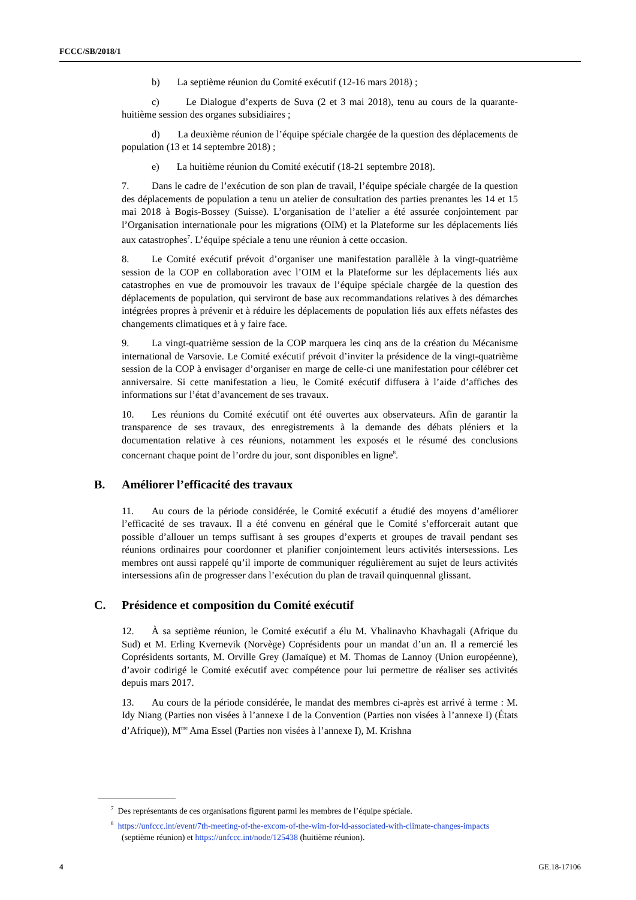FCCC/SB/2018/1
b) La septième réunion du Comité exécutif (12-16 mars 2018) ;
c) Le Dialogue d’experts de Suva (2 et 3 mai 2018), tenu au cours de la quarante-huitième session des organes subsidiaires ;
d) La deuxième réunion de l’équipe spéciale chargée de la question des déplacements de population (13 et 14 septembre 2018) ;
e) La huitième réunion du Comité exécutif (18-21 septembre 2018).
7. Dans le cadre de l’exécution de son plan de travail, l’équipe spéciale chargée de la question des déplacements de population a tenu un atelier de consultation des parties prenantes les 14 et 15 mai 2018 à Bogis-Bossey (Suisse). L’organisation de l’atelier a été assurée conjointement par l’Organisation internationale pour les migrations (OIM) et la Plateforme sur les déplacements liés aux catastrophes<sup>7</sup>. L’équipe spéciale a tenu une réunion à cette occasion.
8. Le Comité exécutif prévoit d’organiser une manifestation parallèle à la vingt-quatrième session de la COP en collaboration avec l’OIM et la Plateforme sur les déplacements liés aux catastrophes en vue de promouvoir les travaux de l’équipe spéciale chargée de la question des déplacements de population, qui serviront de base aux recommandations relatives à des démarches intégrées propres à prévenir et à réduire les déplacements de population liés aux effets néfastes des changements climatiques et à y faire face.
9. La vingt-quatrième session de la COP marquera les cinq ans de la création du Mécanisme international de Varsovie. Le Comité exécutif prévoit d’inviter la présidence de la vingt-quatrième session de la COP à envisager d’organiser en marge de celle-ci une manifestation pour célébrer cet anniversaire. Si cette manifestation a lieu, le Comité exécutif diffusera à l’aide d’affiches des informations sur l’état d’avancement de ses travaux.
10. Les réunions du Comité exécutif ont été ouvertes aux observateurs. Afin de garantir la transparence de ses travaux, des enregistrements à la demande des débats pléniers et la documentation relative à ces réunions, notamment les exposés et le résumé des conclusions concernant chaque point de l’ordre du jour, sont disponibles en ligne<sup>8</sup>.
B. Améliorer l’efficacité des travaux
11. Au cours de la période considérée, le Comité exécutif a étudié des moyens d’améliorer l’efficacité de ses travaux. Il a été convenu en général que le Comité s’efforcerait autant que possible d’allouer un temps suffisant à ses groupes d’experts et groupes de travail pendant ses réunions ordinaires pour coordonner et planifier conjointement leurs activités intersessions. Les membres ont aussi rappelé qu’il importe de communiquer régulièrement au sujet de leurs activités intersessions afin de progresser dans l’exécution du plan de travail quinquennal glissant.
C. Présidence et composition du Comité exécutif
12. À sa septième réunion, le Comité exécutif a élu M. Vhalinavho Khavhagali (Afrique du Sud) et M. Erling Kvernevik (Norvège) Coprésidents pour un mandat d’un an. Il a remercié les Coprésidents sortants, M. Orville Grey (Jamaïque) et M. Thomas de Lannoy (Union européenne), d’avoir codirigé le Comité exécutif avec compétence pour lui permettre de réaliser ses activités depuis mars 2017.
13. Au cours de la période considérée, le mandat des membres ci-après est arrivé à terme : M. Idy Niang (Parties non visées à l’annexe I de la Convention (Parties non visées à l’annexe I) (États d’Afrique)), M<sup>me</sup> Ama Essel (Parties non visées à l’annexe I), M. Krishna
<sup>7</sup> Des représentants de ces organisations figurent parmi les membres de l’équipe spéciale.
<sup>8</sup> https://unfccc.int/event/7th-meeting-of-the-excom-of-the-wim-for-ld-associated-with-climate-changes-impacts (septième réunion) et https://unfccc.int/node/125438 (huitième réunion).
4 GE.18-17106